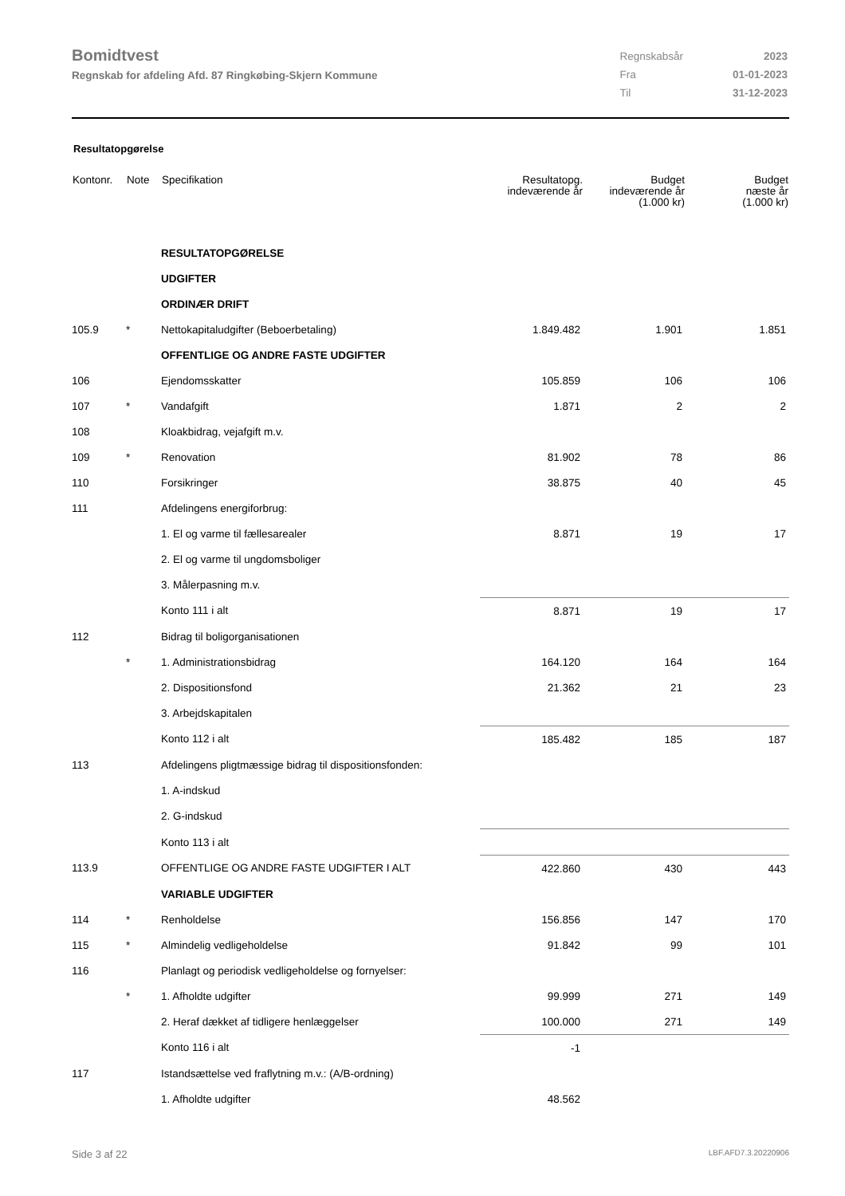Bomidtvest
Regnskab for afdeling Afd. 87 Ringkøbing-Skjern Kommune
| Regnskabsår | 2023 |
| Fra | 01-01-2023 |
| Til | 31-12-2023 |
Resultatopgørelse
| Kontonr. | Note | Specifikation | Resultatopg. indeværende år | Budget indeværende år (1.000 kr) | Budget næste år (1.000 kr) |
| --- | --- | --- | --- | --- | --- |
| | | RESULTATOPGØRELSE | | | |
| | | UDGIFTER | | | |
| | | ORDINÆR DRIFT | | | |
| 105.9 | * | Nettokapitaludgifter (Beboerbetaling) | 1.849.482 | 1.901 | 1.851 |
| | | OFFENTLIGE OG ANDRE FASTE UDGIFTER | | | |
| 106 | | Ejendomsskatter | 105.859 | 106 | 106 |
| 107 | * | Vandafgift | 1.871 | 2 | 2 |
| 108 | | Kloakbidrag, vejafgift m.v. | | | |
| 109 | * | Renovation | 81.902 | 78 | 86 |
| 110 | | Forsikringer | 38.875 | 40 | 45 |
| 111 | | Afdelingens energiforbrug: | | | |
| | | 1. El og varme til fællesarealer | 8.871 | 19 | 17 |
| | | 2. El og varme til ungdomsboliger | | | |
| | | 3. Målerpasning m.v. | | | |
| | | Konto 111 i alt | 8.871 | 19 | 17 |
| 112 | | Bidrag til boligorganisationen | | | |
| | * | 1. Administrationsbidrag | 164.120 | 164 | 164 |
| | | 2. Dispositionsfond | 21.362 | 21 | 23 |
| | | 3. Arbejdskapitalen | | | |
| | | Konto 112 i alt | 185.482 | 185 | 187 |
| 113 | | Afdelingens pligtmæssige bidrag til dispositionsfonden: | | | |
| | | 1. A-indskud | | | |
| | | 2. G-indskud | | | |
| | | Konto 113 i alt | | | |
| 113.9 | | OFFENTLIGE OG ANDRE FASTE UDGIFTER I ALT | 422.860 | 430 | 443 |
| | | VARIABLE UDGIFTER | | | |
| 114 | * | Renholdelse | 156.856 | 147 | 170 |
| 115 | * | Almindelig vedligeholdelse | 91.842 | 99 | 101 |
| 116 | | Planlagt og periodisk vedligeholdelse og fornyelser: | | | |
| | * | 1. Afholdte udgifter | 99.999 | 271 | 149 |
| | | 2. Heraf dækket af tidligere henlæggelser | 100.000 | 271 | 149 |
| | | Konto 116 i alt | -1 | | |
| 117 | | Istandsættelse ved fraflytning m.v.: (A/B-ordning) | | | |
| | | 1. Afholdte udgifter | 48.562 | | |
Side 3 af 22 LBF.AFD7.3.20220906